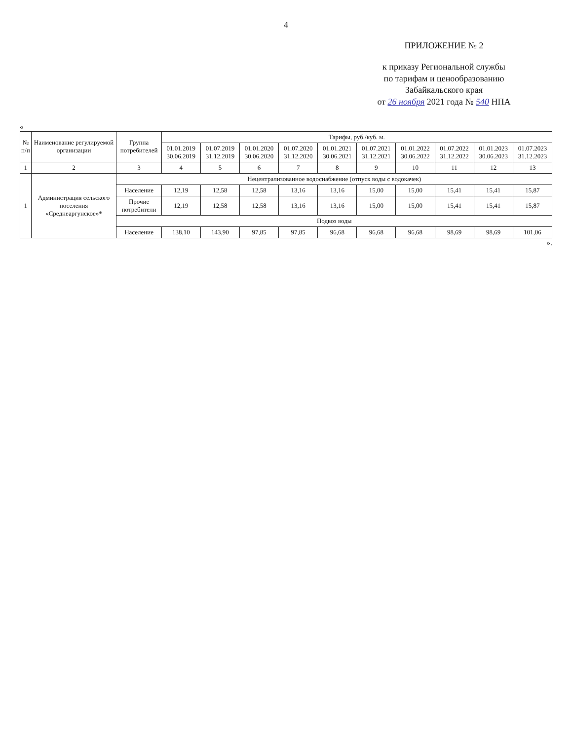4
ПРИЛОЖЕНИЕ № 2
к приказу Региональной службы
по тарифам и ценообразованию
Забайкальского края
от 26 ноября 2021 года № 540 НПА
«
| № п/п | Наименование регулируемой организации | Группа потребителей | Тарифы, руб./куб. м. | | | | | | | | | |
| --- | --- | --- | --- | --- | --- | --- | --- | --- | --- | --- | --- | --- |
| | | | 01.01.2019 30.06.2019 | 01.07.2019 31.12.2019 | 01.01.2020 30.06.2020 | 01.07.2020 31.12.2020 | 01.01.2021 30.06.2021 | 01.07.2021 31.12.2021 | 01.01.2022 30.06.2022 | 01.07.2022 31.12.2022 | 01.01.2023 30.06.2023 | 01.07.2023 31.12.2023 |
| 1 | 2 | 3 | 4 | 5 | 6 | 7 | 8 | 9 | 10 | 11 | 12 | 13 |
| 1 | Администрация сельского поселения «Среднеаргунское»* | Нецентрализованное водоснабжение (отпуск воды с водокачек) | | | | | | | | | | |
| | | Население | 12,19 | 12,58 | 12,58 | 13,16 | 13,16 | 15,00 | 15,00 | 15,41 | 15,41 | 15,87 |
| | | Прочие потребители | 12,19 | 12,58 | 12,58 | 13,16 | 13,16 | 15,00 | 15,00 | 15,41 | 15,41 | 15,87 |
| | | Подвоз воды | | | | | | | | | | |
| | | Население | 138,10 | 143,90 | 97,85 | 97,85 | 96,68 | 96,68 | 96,68 | 98,69 | 98,69 | 101,06 |
».